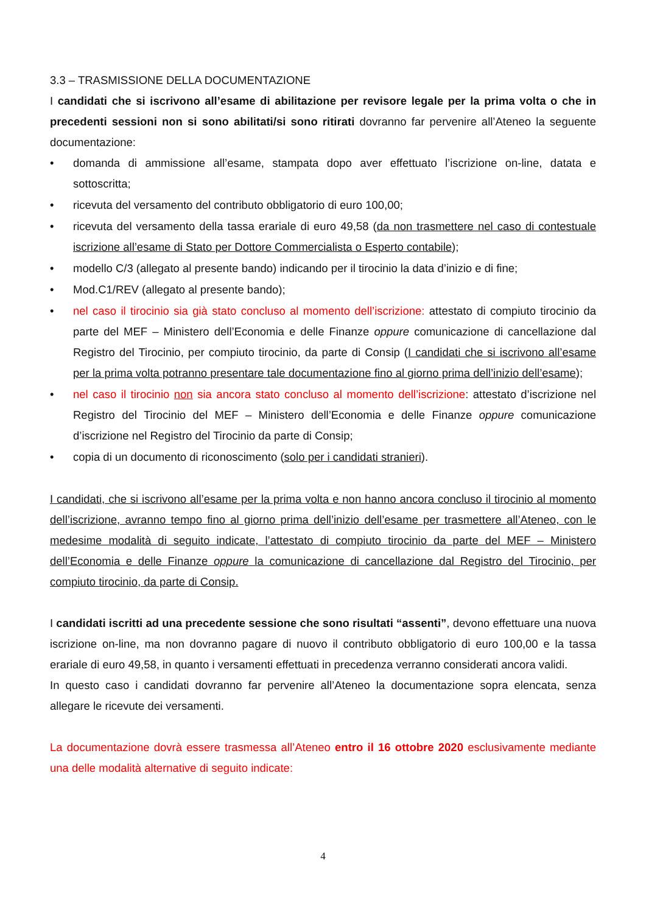3.3 – TRASMISSIONE DELLA DOCUMENTAZIONE
I candidati che si iscrivono all’esame di abilitazione per revisore legale per la prima volta o che in precedenti sessioni non si sono abilitati/si sono ritirati dovranno far pervenire all’Ateneo la seguente documentazione:
• domanda di ammissione all’esame, stampata dopo aver effettuato l’iscrizione on-line, datata e sottoscritta;
• ricevuta del versamento del contributo obbligatorio di euro 100,00;
• ricevuta del versamento della tassa erariale di euro 49,58 (da non trasmettere nel caso di contestuale iscrizione all’esame di Stato per Dottore Commercialista o Esperto contabile);
• modello C/3 (allegato al presente bando) indicando per il tirocinio la data d’inizio e di fine;
• Mod.C1/REV (allegato al presente bando);
• nel caso il tirocinio sia già stato concluso al momento dell’iscrizione: attestato di compiuto tirocinio da parte del MEF – Ministero dell’Economia e delle Finanze oppure comunicazione di cancellazione dal Registro del Tirocinio, per compiuto tirocinio, da parte di Consip (I candidati che si iscrivono all’esame per la prima volta potranno presentare tale documentazione fino al giorno prima dell’inizio dell’esame);
• nel caso il tirocinio non sia ancora stato concluso al momento dell’iscrizione: attestato d’iscrizione nel Registro del Tirocinio del MEF – Ministero dell’Economia e delle Finanze oppure comunicazione d’iscrizione nel Registro del Tirocinio da parte di Consip;
• copia di un documento di riconoscimento (solo per i candidati stranieri).
I candidati, che si iscrivono all’esame per la prima volta e non hanno ancora concluso il tirocinio al momento dell’iscrizione, avranno tempo fino al giorno prima dell’inizio dell’esame per trasmettere all’Ateneo, con le medesime modalità di seguito indicate, l’attestato di compiuto tirocinio da parte del MEF – Ministero dell’Economia e delle Finanze oppure la comunicazione di cancellazione dal Registro del Tirocinio, per compiuto tirocinio, da parte di Consip.
I candidati iscritti ad una precedente sessione che sono risultati “assenti”, devono effettuare una nuova iscrizione on-line, ma non dovranno pagare di nuovo il contributo obbligatorio di euro 100,00 e la tassa erariale di euro 49,58, in quanto i versamenti effettuati in precedenza verranno considerati ancora validi.
In questo caso i candidati dovranno far pervenire all’Ateneo la documentazione sopra elencata, senza allegare le ricevute dei versamenti.
La documentazione dovrà essere trasmessa all’Ateneo entro il 16 ottobre 2020 esclusivamente mediante una delle modalità alternative di seguito indicate:
4